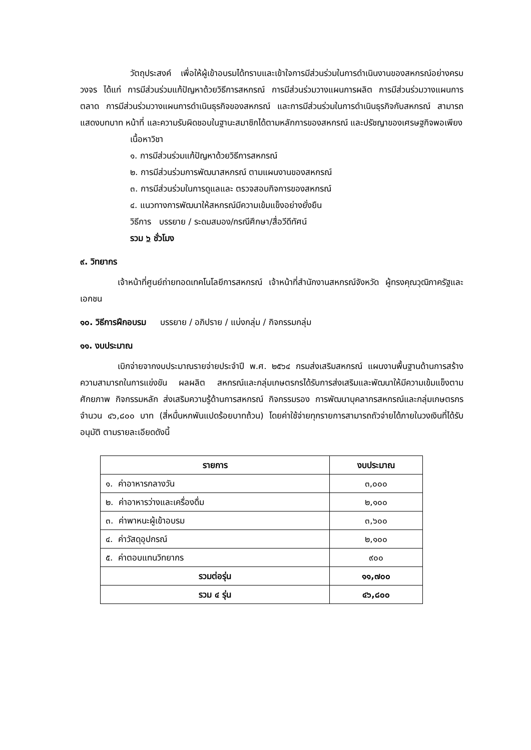วัตถุประสงค์ เพื่อให้ผู้เข้าอบรมได้ทราบและเข้าใจการมีส่วนร่วมในการดำเนินงานของสหกรณ์อย่างครบวงจร ได้แก่ การมีส่วนร่วมแก้ปัญหาด้วยวิธีการสหกรณ์ การมีส่วนร่วมวางแผนการผลิต การมีส่วนร่วมวางแผนการตลาด การมีส่วนร่วมวางแผนการดำเนินธุรกิจของสหกรณ์ และการมีส่วนร่วมในการดำเนินธุรกิจกับสหกรณ์ สามารถแสดงบทบาท หน้าที่ และความรับผิดชอบในฐานะสมาชิกได้ตามหลักการของสหกรณ์ และปรัชญาของเศรษฐกิจพอเพียง
เนื้อหาวิชา
๑. การมีส่วนร่วมแก้ปัญหาด้วยวิธีการสหกรณ์
๒. การมีส่วนร่วมการพัฒนาสหกรณ์ ตามแผนงานของสหกรณ์
๓. การมีส่วนร่วมในการดูแลและ ตรวจสอบกิจการของสหกรณ์
๔. แนวทางการพัฒนาให้สหกรณ์มีความเข้มแข็งอย่างยั่งยืน
วิธีการ บรรยาย / ระดมสมอง/กรณีศึกษา/สื่อวีดีทัศน์
รวม ๖ ชั่วโมง
๙. วิทยากร
เจ้าหน้าที่ศูนย์ถ่ายทอดเทคโนโลยีการสหกรณ์ เจ้าหน้าที่สำนักงานสหกรณ์จังหวัด ผู้ทรงคุณวุฒิภาครัฐและเอกชน
๑๐. วิธีการฝึกอบรม บรรยาย / อภิปราย / แบ่งกลุ่ม / กิจกรรมกลุ่ม
๑๑. งบประมาณ
เบิกจ่ายจากงบประมาณรายจ่ายประจำปี พ.ศ. ๒๕๖๔ กรมส่งเสริมสหกรณ์ แผนงานพื้นฐานด้านการสร้างความสามารถในการแข่งขัน ผลผลิต สหกรณ์และกลุ่มเกษตรกรได้รับการส่งเสริมและพัฒนาให้มีความเข้มแข็งตามศักยภาพ กิจกรรมหลัก ส่งเสริมความรู้ด้านการสหกรณ์ กิจกรรมรอง การพัฒนาบุคลากรสหกรณ์และกลุ่มเกษตรกร จำนวน ๔๖,๘๐๐ บาท (สี่หมื่นหกพันแปดร้อยบาทถ้วน) โดยค่าใช้จ่ายทุกรายการสามารถถัวจ่ายได้ภายในวงเงินที่ได้รับอนุมัติ ตามรายละเอียดดังนี้
| รายการ | งบประมาณ |
| --- | --- |
| ๑. ค่าอาหารกลางวัน | ๓,๐๐๐ |
| ๒. ค่าอาหารว่างและเครื่องดื่ม | ๒,๑๐๐ |
| ๓. ค่าพาหนะผู้เข้าอบรม | ๓,๖๐๐ |
| ๔. ค่าวัสดุอุปกรณ์ | ๒,๑๐๐ |
| ๕. ค่าตอบแทนวิทยากร | ๙๐๐ |
| รวมต่อรุ่น | ๑๑,๗๐๐ |
| รวม ๔ รุ่น | ๔๖,๘๐๐ |